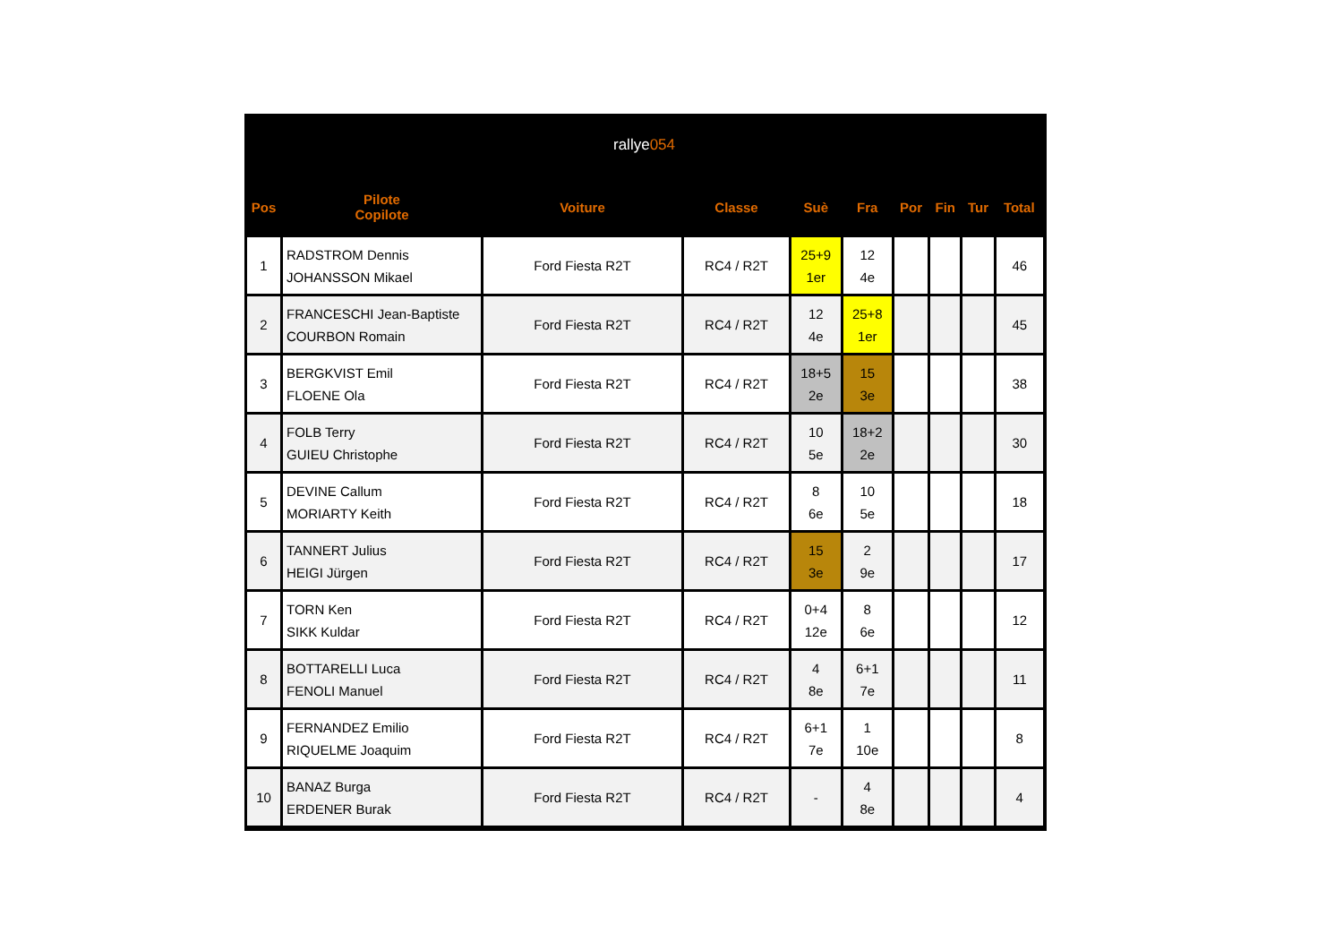rallye 054
| Pos | Pilote Copilote | Voiture | Classe | Suè | Fra | Por | Fin | Tur | Total |
| --- | --- | --- | --- | --- | --- | --- | --- | --- | --- |
| 1 | RADSTROM Dennis JOHANSSON Mikael | Ford Fiesta R2T | RC4 / R2T | 25+9 1er | 12 4e | | | | 46 |
| 2 | FRANCESCHI Jean-Baptiste COURBON Romain | Ford Fiesta R2T | RC4 / R2T | 12 4e | 25+8 1er | | | | 45 |
| 3 | BERGKVIST Emil FLOENE Ola | Ford Fiesta R2T | RC4 / R2T | 18+5 2e | 15 3e | | | | 38 |
| 4 | FOLB Terry GUIEU Christophe | Ford Fiesta R2T | RC4 / R2T | 10 5e | 18+2 2e | | | | 30 |
| 5 | DEVINE Callum MORIARTY Keith | Ford Fiesta R2T | RC4 / R2T | 8 6e | 10 5e | | | | 18 |
| 6 | TANNERT Julius HEIGI Jürgen | Ford Fiesta R2T | RC4 / R2T | 15 3e | 2 9e | | | | 17 |
| 7 | TORN Ken SIKK Kuldar | Ford Fiesta R2T | RC4 / R2T | 0+4 12e | 8 6e | | | | 12 |
| 8 | BOTTARELLI Luca FENOLI Manuel | Ford Fiesta R2T | RC4 / R2T | 4 8e | 6+1 7e | | | | 11 |
| 9 | FERNANDEZ Emilio RIQUELME Joaquim | Ford Fiesta R2T | RC4 / R2T | 6+1 7e | 1 10e | | | | 8 |
| 10 | BANAZ Burga ERDENER Burak | Ford Fiesta R2T | RC4 / R2T | - | 4 8e | | | | 4 |